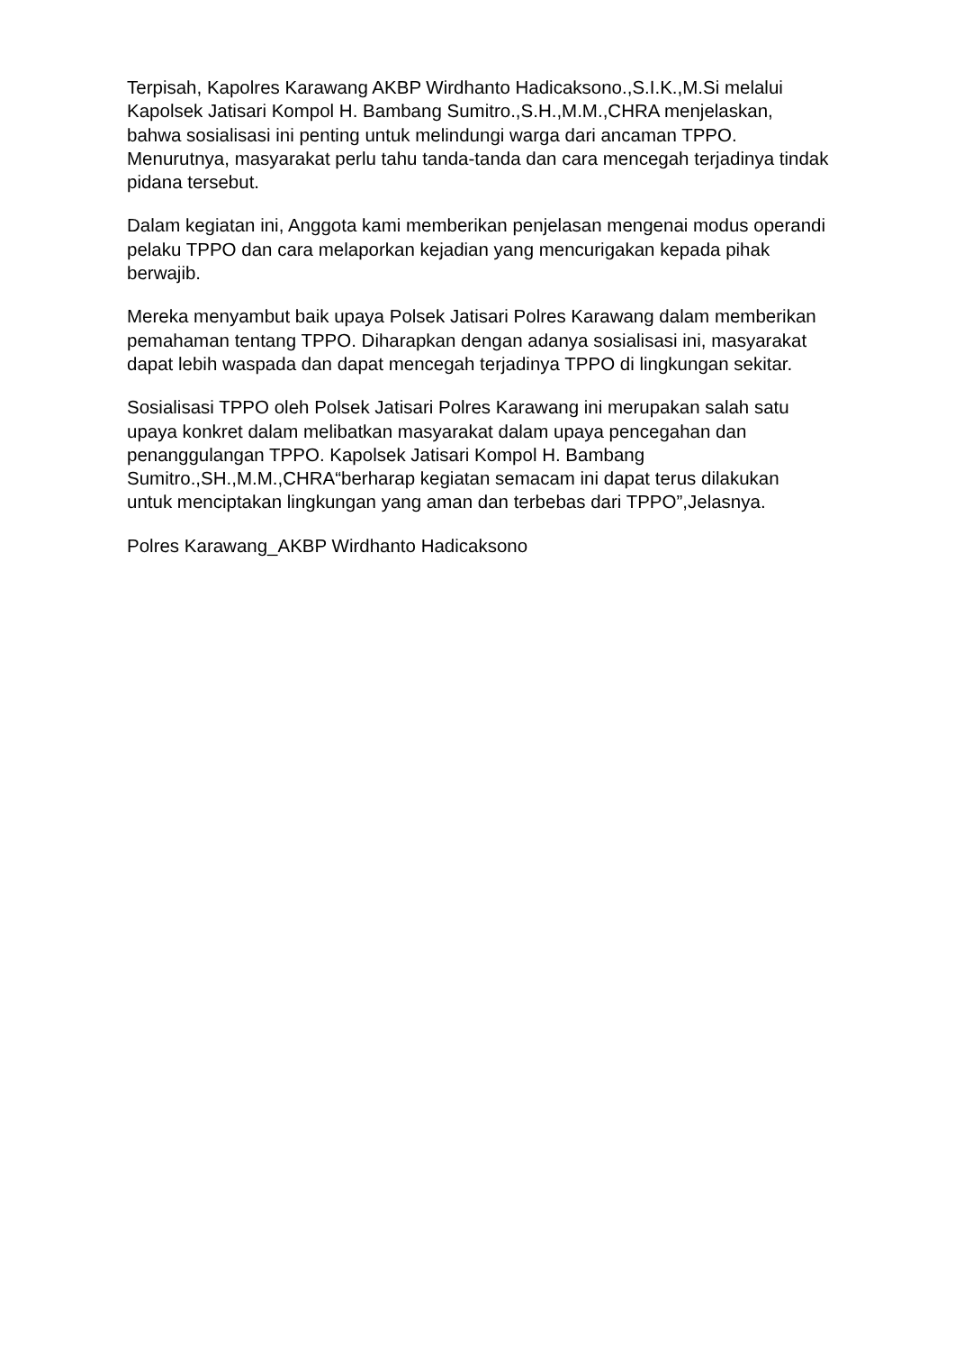Terpisah, Kapolres Karawang AKBP Wirdhanto Hadicaksono.,S.I.K.,M.Si melalui Kapolsek Jatisari Kompol H. Bambang Sumitro.,S.H.,M.M.,CHRA menjelaskan, bahwa sosialisasi ini penting untuk melindungi warga dari ancaman TPPO. Menurutnya, masyarakat perlu tahu tanda-tanda dan cara mencegah terjadinya tindak pidana tersebut.
Dalam kegiatan ini, Anggota kami memberikan penjelasan mengenai modus operandi pelaku TPPO dan cara melaporkan kejadian yang mencurigakan kepada pihak berwajib.
Mereka menyambut baik upaya Polsek Jatisari Polres Karawang dalam memberikan pemahaman tentang TPPO. Diharapkan dengan adanya sosialisasi ini, masyarakat dapat lebih waspada dan dapat mencegah terjadinya TPPO di lingkungan sekitar.
Sosialisasi TPPO oleh Polsek Jatisari Polres Karawang ini merupakan salah satu upaya konkret dalam melibatkan masyarakat dalam upaya pencegahan dan penanggulangan TPPO. Kapolsek Jatisari Kompol H. Bambang Sumitro.,SH.,M.M.,CHRA“berharap kegiatan semacam ini dapat terus dilakukan untuk menciptakan lingkungan yang aman dan terbebas dari TPPO”,Jelasnya.
Polres Karawang_AKBP Wirdhanto Hadicaksono